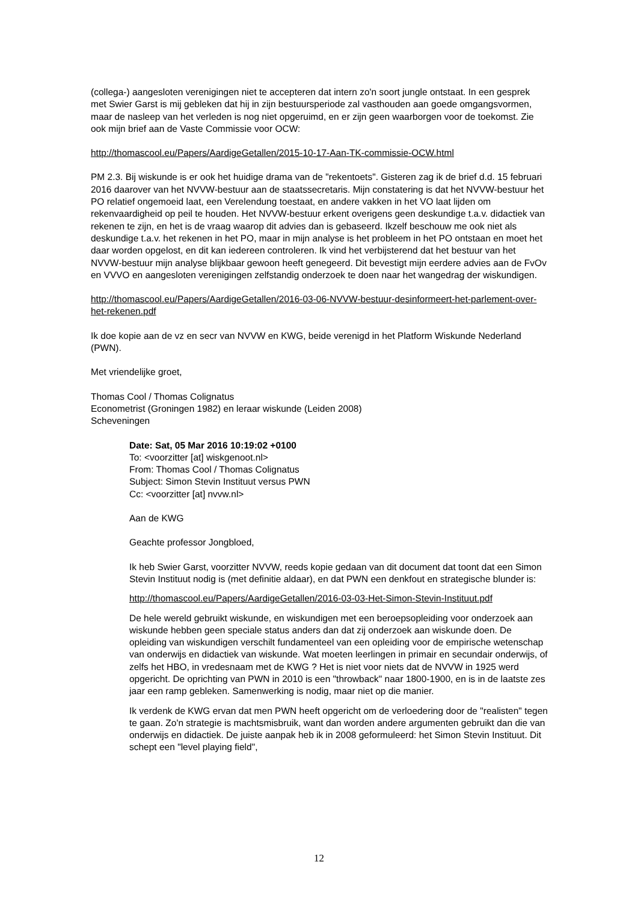(collega-) aangesloten verenigingen niet te accepteren dat intern zo'n soort jungle ontstaat. In een gesprek met Swier Garst is mij gebleken dat hij in zijn bestuursperiode zal vasthouden aan goede omgangsvormen, maar de nasleep van het verleden is nog niet opgeruimd, en er zijn geen waarborgen voor de toekomst. Zie ook mijn brief aan de Vaste Commissie voor OCW:
http://thomascool.eu/Papers/AardigeGetallen/2015-10-17-Aan-TK-commissie-OCW.html
PM 2.3. Bij wiskunde is er ook het huidige drama van de "rekentoets". Gisteren zag ik de brief d.d. 15 februari 2016 daarover van het NVVW-bestuur aan de staatssecretaris. Mijn constatering is dat het NVVW-bestuur het PO relatief ongemoeid laat, een Verelendung toestaat, en andere vakken in het VO laat lijden om rekenvaardigheid op peil te houden. Het NVVW-bestuur erkent overigens geen deskundige t.a.v. didactiek van rekenen te zijn, en het is de vraag waarop dit advies dan is gebaseerd. Ikzelf beschouw me ook niet als deskundige t.a.v. het rekenen in het PO, maar in mijn analyse is het probleem in het PO ontstaan en moet het daar worden opgelost, en dit kan iedereen controleren. Ik vind het verbijsterend dat het bestuur van het NVVW-bestuur mijn analyse blijkbaar gewoon heeft genegeerd. Dit bevestigt mijn eerdere advies aan de FvOv en VVVO en aangesloten verenigingen zelfstandig onderzoek te doen naar het wangedrag der wiskundigen.
http://thomascool.eu/Papers/AardigeGetallen/2016-03-06-NVVW-bestuur-desinformeert-het-parlement-over-het-rekenen.pdf
Ik doe kopie aan de vz en secr van NVVW en KWG, beide verenigd in het Platform Wiskunde Nederland (PWN).
Met vriendelijke groet,
Thomas Cool / Thomas Colignatus
Econometrist (Groningen 1982) en leraar wiskunde (Leiden 2008)
Scheveningen
Date: Sat, 05 Mar 2016 10:19:02 +0100
To: <voorzitter [at] wiskgenoot.nl>
From: Thomas Cool / Thomas Colignatus
Subject: Simon Stevin Instituut versus PWN
Cc: <voorzitter [at] nvvw.nl>
Aan de KWG
Geachte professor Jongbloed,
Ik heb Swier Garst, voorzitter NVVW, reeds kopie gedaan van dit document dat toont dat een Simon Stevin Instituut nodig is (met definitie aldaar), en dat PWN een denkfout en strategische blunder is:
http://thomascool.eu/Papers/AardigeGetallen/2016-03-03-Het-Simon-Stevin-Instituut.pdf
De hele wereld gebruikt wiskunde, en wiskundigen met een beroepsopleiding voor onderzoek aan wiskunde hebben geen speciale status anders dan dat zij onderzoek aan wiskunde doen. De opleiding van wiskundigen verschilt fundamenteel van een opleiding voor de empirische wetenschap van onderwijs en didactiek van wiskunde. Wat moeten leerlingen in primair en secundair onderwijs, of zelfs het HBO, in vredesnaam met de KWG ? Het is niet voor niets dat de NVVW in 1925 werd opgericht. De oprichting van PWN in 2010 is een "throwback" naar 1800-1900, en is in de laatste zes jaar een ramp gebleken. Samenwerking is nodig, maar niet op die manier.
Ik verdenk de KWG ervan dat men PWN heeft opgericht om de verloedering door de "realisten" tegen te gaan. Zo'n strategie is machtsmisbruik, want dan worden andere argumenten gebruikt dan die van onderwijs en didactiek. De juiste aanpak heb ik in 2008 geformuleerd: het Simon Stevin Instituut. Dit schept een "level playing field",
12